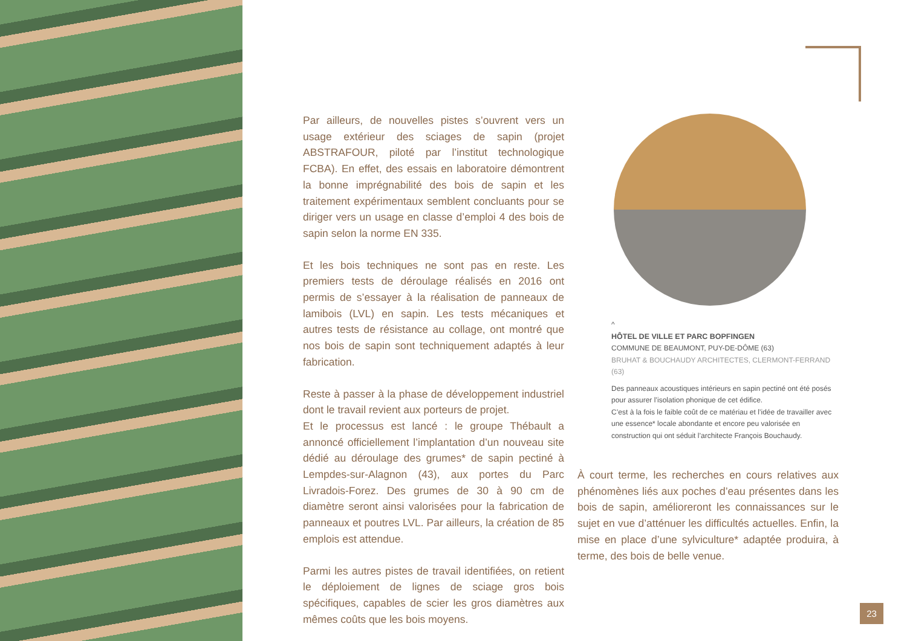Par ailleurs, de nouvelles pistes s’ouvrent vers un usage extérieur des sciages de sapin (projet ABSTRAFOUR, piloté par l’institut technologique FCBA). En effet, des essais en laboratoire démontrent la bonne imprégnabilité des bois de sapin et les traitement expérimentaux semblent concluants pour se diriger vers un usage en classe d’emploi 4 des bois de sapin selon la norme EN 335.
Et les bois techniques ne sont pas en reste. Les premiers tests de déroulage réalisés en 2016 ont permis de s’essayer à la réalisation de panneaux de lamibois (LVL) en sapin. Les tests mécaniques et autres tests de résistance au collage, ont montré que nos bois de sapin sont techniquement adaptés à leur fabrication.
Reste à passer à la phase de développement industriel dont le travail revient aux porteurs de projet.
Et le processus est lancé : le groupe Thébault a annoncé officiellement l’implantation d’un nouveau site dédié au déroulage des grumes* de sapin pectiné à Lempdes-sur-Alagnon (43), aux portes du Parc Livradois-Forez. Des grumes de 30 à 90 cm de diamètre seront ainsi valorisées pour la fabrication de panneaux et poutres LVL. Par ailleurs, la création de 85 emplois est attendue.
Parmi les autres pistes de travail identifiées, on retient le déploiement de lignes de sciage gros bois spécifiques, capables de scier les gros diamètres aux mêmes coûts que les bois moyens.
^
HÔTEL DE VILLE ET PARC BOPFINGEN
COMMUNE DE BEAUMONT, PUY-DE-DÔME (63)
BRUHAT & BOUCHAUDY ARCHITECTES, CLERMONT-FERRAND (63)
Des panneaux acoustiques intérieurs en sapin pectiné ont été posés pour assurer l’isolation phonique de cet édifice.
C’est à la fois le faible coût de ce matériau et l’idée de travailler avec une essence* locale abondante et encore peu valorisée en construction qui ont séduit l’architecte François Bouchaudy.
À court terme, les recherches en cours relatives aux phénomènes liés aux poches d’eau présentes dans les bois de sapin, amélioreront les connaissances sur le sujet en vue d’atténuer les difficultés actuelles. Enfin, la mise en place d’une sylviculture* adaptée produira, à terme, des bois de belle venue.
23